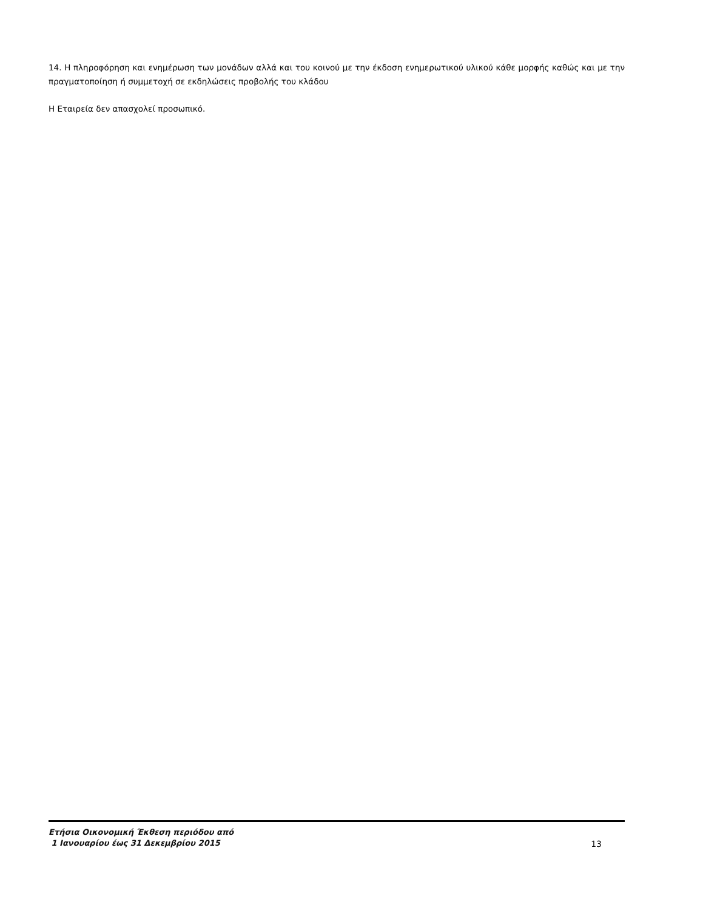14. Η πληροφόρηση και ενημέρωση των μονάδων αλλά και του κοινού με την έκδοση ενημερωτικού υλικού κάθε μορφής καθώς και με την πραγματοποίηση ή συμμετοχή σε εκδηλώσεις προβολής του κλάδου
Η Εταιρεία δεν απασχολεί προσωπικό.
Ετήσια Οικονομική Έκθεση περιόδου από
1 Ιανουαρίου έως 31 Δεκεμβρίου 2015
13